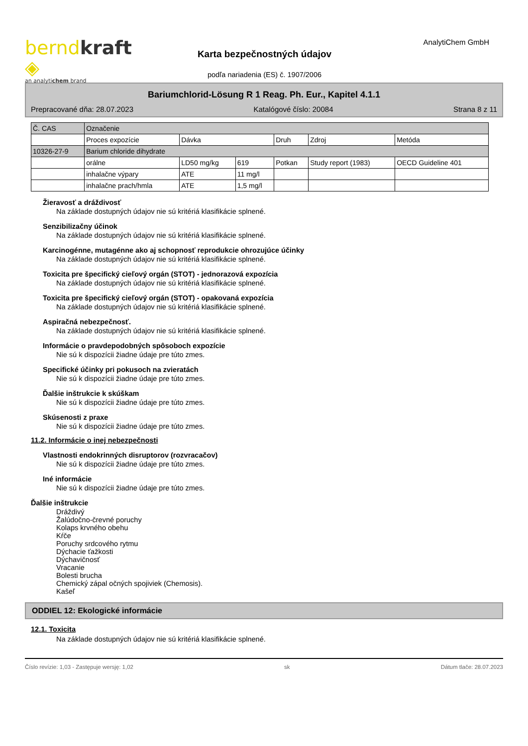berndkraft ◈
an analytichem brand
Karta bezpečnostných údajov
podľa nariadenia (ES) č. 1907/2006
AnalytiChem GmbH
Bariumchlorid-Lösung R 1 Reag. Ph. Eur., Kapitel 4.1.1
Prepracované dňa: 28.07.2023 Katalógové číslo: 20084 Strana 8 z 11
| Č. CAS | Označenie | | | | | |
| --- | --- | --- | --- | --- | --- | --- |
| | Proces expozície | Dávka | | Druh | Zdroj | Metóda |
| 10326-27-9 | Barium chloride dihydrate | | | | | |
| | orálne | LD50 mg/kg | 619 | Potkan | Study report (1983) | OECD Guideline 401 |
| | inhalačne výpary | ATE | 11 mg/l | | | |
| | inhalačne prach/hmla | ATE | 1,5 mg/l | | | |
Žieravosť a dráždivosť
Na základe dostupných údajov nie sú kritériá klasifikácie splnené.
Senzibilizačny účinok
Na základe dostupných údajov nie sú kritériá klasifikácie splnené.
Karcinogénne, mutagénne ako aj schopnosť reprodukcie ohrozujúce účinky
Na základe dostupných údajov nie sú kritériá klasifikácie splnené.
Toxicita pre špecifický cieľový orgán (STOT) - jednorazová expozícia
Na základe dostupných údajov nie sú kritériá klasifikácie splnené.
Toxicita pre špecifický cieľový orgán (STOT) - opakovaná expozícia
Na základe dostupných údajov nie sú kritériá klasifikácie splnené.
Aspiračná nebezpečnosť.
Na základe dostupných údajov nie sú kritériá klasifikácie splnené.
Informácie o pravdepodobných spôsoboch expozície
Nie sú k dispozícii žiadne údaje pre túto zmes.
Specifické účinky pri pokusoch na zvieratách
Nie sú k dispozícii žiadne údaje pre túto zmes.
Ďalšie inštrukcie k skúškam
Nie sú k dispozícii žiadne údaje pre túto zmes.
Skúsenosti z praxe
Nie sú k dispozícii žiadne údaje pre túto zmes.
11.2. Informácie o inej nebezpečnosti
Vlastnosti endokrinných disruptorov (rozvracačov)
Nie sú k dispozícii žiadne údaje pre túto zmes.
Iné informácie
Nie sú k dispozícii žiadne údaje pre túto zmes.
Ďalšie inštrukcie
Dráždivý
Žalúdočno-črevné poruchy
Kolaps krvného obehu
Kŕče
Poruchy srdcového rytmu
Dýchacie ťažkosti
Dýchavičnosť
Vracanie
Bolesti brucha
Chemický zápal očných spojiviek (Chemosis).
Kašeľ
ODDIEL 12: Ekologické informácie
12.1. Toxicita
Na základe dostupných údajov nie sú kritériá klasifikácie splnené.
Číslo revízie: 1,03 - Zastępuje wersję: 1,02 sk Dátum tlače: 28.07.2023